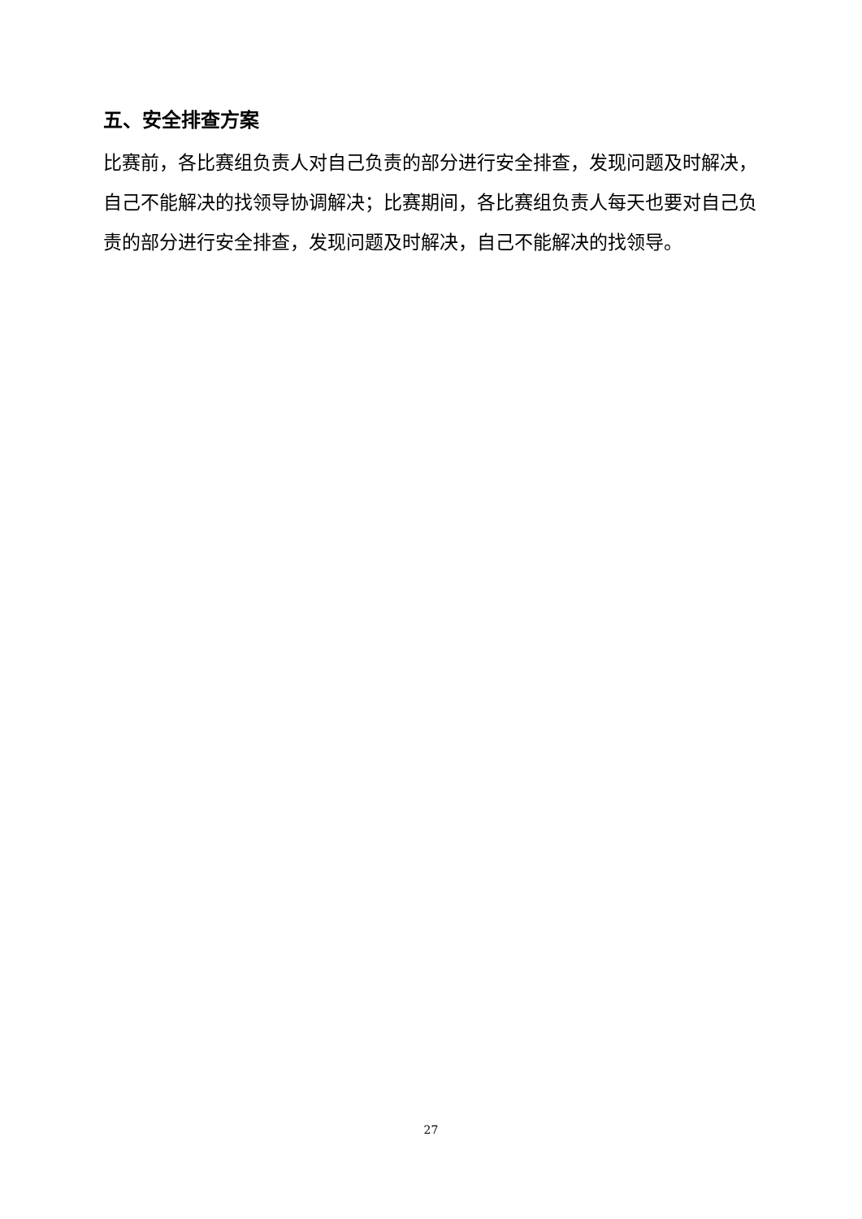五、安全排查方案
比赛前，各比赛组负责人对自己负责的部分进行安全排查，发现问题及时解决，自己不能解决的找领导协调解决；比赛期间，各比赛组负责人每天也要对自己负责的部分进行安全排查，发现问题及时解决，自己不能解决的找领导。
27